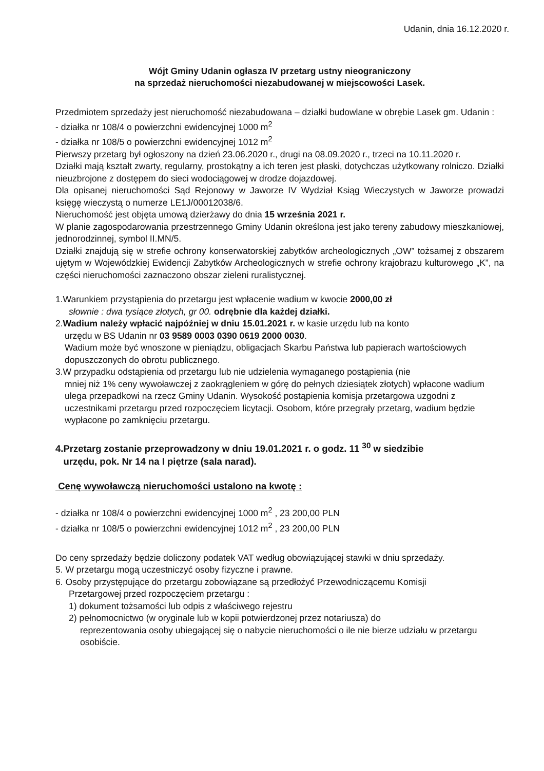Udanin, dnia 16.12.2020 r.
Wójt Gminy Udanin ogłasza IV przetarg ustny nieograniczony
na sprzedaż nieruchomości niezabudowanej w miejscowości Lasek.
Przedmiotem sprzedaży jest nieruchomość niezabudowana – działki budowlane w obrębie Lasek gm. Udanin :
- działka nr 108/4 o powierzchni ewidencyjnej 1000 m<sup>2</sup>
- działka nr 108/5 o powierzchni ewidencyjnej 1012 m<sup>2</sup>
Pierwszy przetarg był ogłoszony na dzień 23.06.2020 r., drugi na 08.09.2020 r., trzeci na 10.11.2020 r.
Działki mają kształt zwarty, regularny, prostokątny a ich teren jest płaski, dotychczas użytkowany rolniczo. Działki nieuzbrojone z dostępem do sieci wodociągowej w drodze dojazdowej.
Dla opisanej nieruchomości Sąd Rejonowy w Jaworze IV Wydział Ksiąg Wieczystych w Jaworze prowadzi księgę wieczystą o numerze LE1J/00012038/6.
Nieruchomość jest objęta umową dzierżawy do dnia 15 września 2021 r.
W planie zagospodarowania przestrzennego Gminy Udanin określona jest jako tereny zabudowy mieszkaniowej, jednorodzinnej, symbol II.MN/5.
Działki znajdują się w strefie ochrony konserwatorskiej zabytków archeologicznych „OW” tożsamej z obszarem ujętym w Wojewódzkiej Ewidencji Zabytków Archeologicznych w strefie ochrony krajobrazu kulturowego „K”, na części nieruchomości zaznaczono obszar zieleni ruralistycznej.
1.Warunkiem przystąpienia do przetargu jest wpłacenie wadium w kwocie 2000,00 zł
słownie : dwa tysiące złotych, gr 00. odrębnie dla każdej działki.
2.Wadium należy wpłacić najpóźniej w dniu 15.01.2021 r. w kasie urzędu lub na konto
urzędu w BS Udanin nr 03 9589 0003 0390 0619 2000 0030.
Wadium może być wnoszone w pieniądzu, obligacjach Skarbu Państwa lub papierach wartościowych dopuszczonych do obrotu publicznego.
3.W przypadku odstąpienia od przetargu lub nie udzielenia wymaganego postąpienia (nie
mniej niż 1% ceny wywoławczej z zaokrągleniem w górę do pełnych dziesiątek złotych) wpłacone wadium ulega przepadkowi na rzecz Gminy Udanin. Wysokość postąpienia komisja przetargowa uzgodni z uczestnikami przetargu przed rozpoczęciem licytacji. Osobom, które przegrały przetarg, wadium będzie wypłacone po zamknięciu przetargu.
4.Przetarg zostanie przeprowadzony w dniu 19.01.2021 r. o godz. 11 <sup>30</sup> w siedzibie
urzędu, pok. Nr 14 na I piętrze (sala narad).
Cenę wywoławczą nieruchomości ustalono na kwotę :
- działka nr 108/4 o powierzchni ewidencyjnej 1000 m<sup>2</sup> , 23 200,00 PLN
- działka nr 108/5 o powierzchni ewidencyjnej 1012 m<sup>2</sup> , 23 200,00 PLN
Do ceny sprzedaży będzie doliczony podatek VAT według obowiązującej stawki w dniu sprzedaży.
5. W przetargu mogą uczestniczyć osoby fizyczne i prawne.
6. Osoby przystępujące do przetargu zobowiązane są przedłożyć Przewodniczącemu Komisji
Przetargowej przed rozpoczęciem przetargu :
1) dokument tożsamości lub odpis z właściwego rejestru
2) pełnomocnictwo (w oryginale lub w kopii potwierdzonej przez notariusza) do
reprezentowania osoby ubiegającej się o nabycie nieruchomości o ile nie bierze udziału w przetargu osobiście.